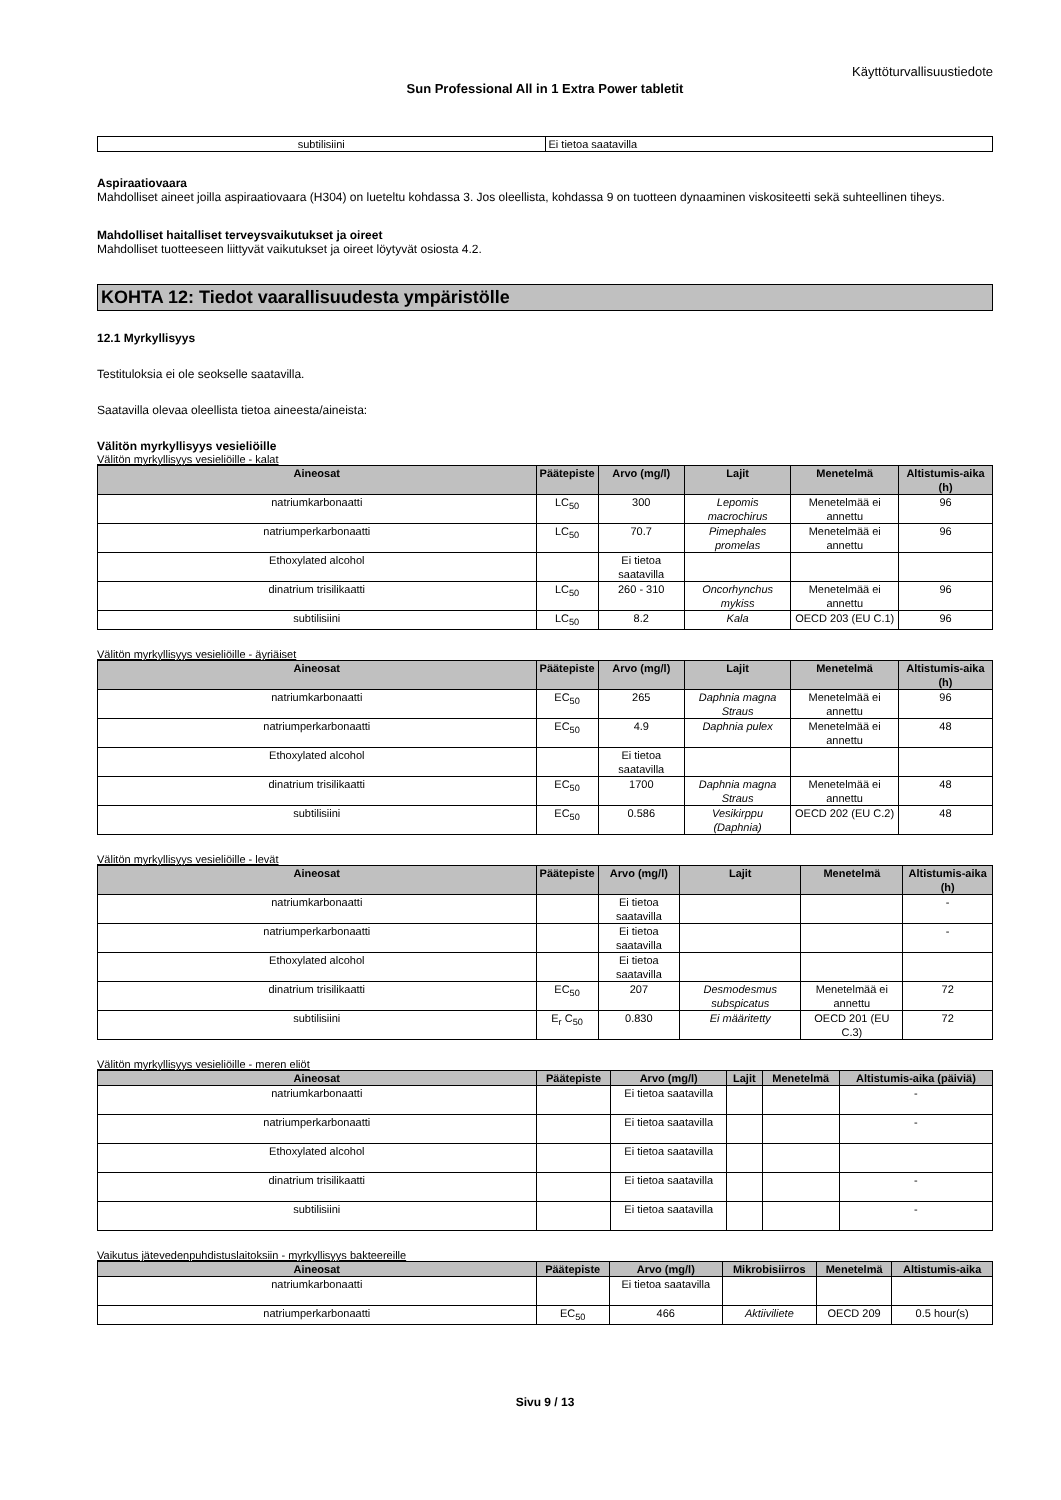Käyttöturvallisuustiedote
Sun Professional All in 1 Extra Power tabletit
| subtilisiini | Ei tietoa saatavilla |
Aspiraatiovaara
Mahdolliset aineet joilla aspiraatiovaara (H304) on lueteltu kohdassa 3. Jos oleellista, kohdassa 9 on tuotteen dynaaminen viskositeetti sekä suhteellinen tiheys.
Mahdolliset haitalliset terveysvaikutukset ja oireet
Mahdolliset tuotteeseen liittyvät vaikutukset ja oireet löytyvät osiosta 4.2.
KOHTA 12: Tiedot vaarallisuudesta ympäristölle
12.1 Myrkyllisyys
Testituloksia ei ole seokselle saatavilla.
Saatavilla olevaa oleellista tietoa aineesta/aineista:
Välitön myrkyllisyys vesieliöille
Välitön myrkyllisyys vesieliöille - kalat
| Aineosat | Päätepiste | Arvo (mg/l) | Lajit | Menetelmä | Altistumis-aika (h) |
| --- | --- | --- | --- | --- | --- |
| natriumkarbonaatti | LC<sub>50</sub> | 300 | Lepomis macrochirus | Menetelmää ei annettu | 96 |
| natriumperkarbonaatti | LC<sub>50</sub> | 70.7 | Pimephales promelas | Menetelmää ei annettu | 96 |
| Ethoxylated alcohol | | Ei tietoa saatavilla | | | |
| dinatrium trisilikaatti | LC<sub>50</sub> | 260 - 310 | Oncorhynchus mykiss | Menetelmää ei annettu | 96 |
| subtilisiini | LC<sub>50</sub> | 8.2 | Kala | OECD 203 (EU C.1) | 96 |
Välitön myrkyllisyys vesieliöille - äyriäiset
| Aineosat | Päätepiste | Arvo (mg/l) | Lajit | Menetelmä | Altistumis-aika (h) |
| --- | --- | --- | --- | --- | --- |
| natriumkarbonaatti | EC<sub>50</sub> | 265 | Daphnia magna Straus | Menetelmää ei annettu | 96 |
| natriumperkarbonaatti | EC<sub>50</sub> | 4.9 | Daphnia pulex | Menetelmää ei annettu | 48 |
| Ethoxylated alcohol | | Ei tietoa saatavilla | | | |
| dinatrium trisilikaatti | EC<sub>50</sub> | 1700 | Daphnia magna Straus | Menetelmää ei annettu | 48 |
| subtilisiini | EC<sub>50</sub> | 0.586 | Vesikirppu (Daphnia) | OECD 202 (EU C.2) | 48 |
Välitön myrkyllisyys vesieliöille - levät
| Aineosat | Päätepiste | Arvo (mg/l) | Lajit | Menetelmä | Altistumis-aika (h) |
| --- | --- | --- | --- | --- | --- |
| natriumkarbonaatti | | Ei tietoa saatavilla | | | - |
| natriumperkarbonaatti | | Ei tietoa saatavilla | | | - |
| Ethoxylated alcohol | | Ei tietoa saatavilla | | | |
| dinatrium trisilikaatti | EC<sub>50</sub> | 207 | Desmodesmus subspicatus | Menetelmää ei annettu | 72 |
| subtilisiini | E<sub>r</sub> C<sub>50</sub> | 0.830 | Ei määritetty | OECD 201 (EU C.3) | 72 |
Välitön myrkyllisyys vesieliöille - meren eliöt
| Aineosat | Päätepiste | Arvo (mg/l) | Lajit | Menetelmä | Altistumis-aika (päiviä) |
| --- | --- | --- | --- | --- | --- |
| natriumkarbonaatti | | Ei tietoa saatavilla | | | - |
| natriumperkarbonaatti | | Ei tietoa saatavilla | | | - |
| Ethoxylated alcohol | | Ei tietoa saatavilla | | | |
| dinatrium trisilikaatti | | Ei tietoa saatavilla | | | - |
| subtilisiini | | Ei tietoa saatavilla | | | - |
Vaikutus jätevedenpuhdistuslaitoksiin - myrkyllisyys bakteereille
| Aineosat | Päätepiste | Arvo (mg/l) | Mikrobisiirros | Menetelmä | Altistumis-aika |
| --- | --- | --- | --- | --- | --- |
| natriumkarbonaatti | | Ei tietoa saatavilla | | | |
| natriumperkarbonaatti | EC<sub>50</sub> | 466 | Aktiiviliete | OECD 209 | 0.5 hour(s) |
Sivu 9 / 13